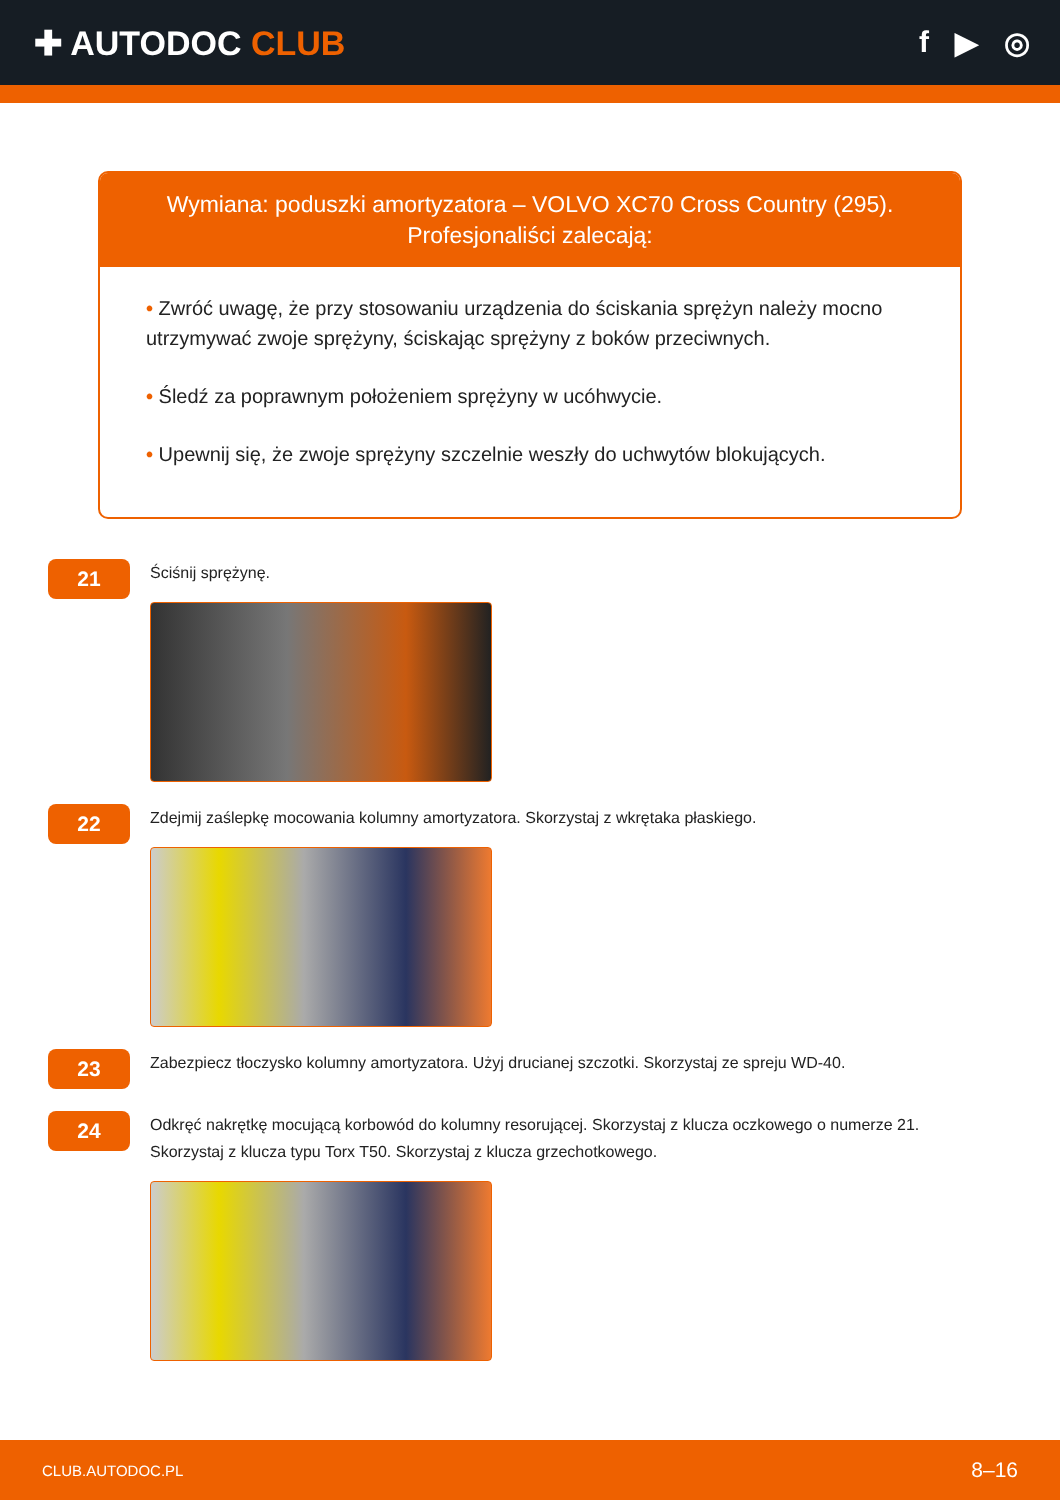✚ AUTODOC CLUB f ▶ ◎
Wymiana: poduszki amortyzatora – VOLVO XC70 Cross Country (295).
Profesjonaliści zalecają:
• Zwróć uwagę, że przy stosowaniu urządzenia do ściskania sprężyn należy mocno utrzymywać zwoje sprężyny, ściskając sprężyny z boków przeciwnych.
• Śledź za poprawnym położeniem sprężyny w ucóhwycie.
• Upewnij się, że zwoje sprężyny szczelnie weszły do uchwytów blokujących.
21
Ściśnij sprężynę.
22
Zdejmij zaślepkę mocowania kolumny amortyzatora. Skorzystaj z wkrętaka płaskiego.
23
Zabezpiecz tłoczysko kolumny amortyzatora. Użyj drucianej szczotki. Skorzystaj ze spreju WD-40.
24
Odkręć nakrętkę mocującą korbowód do kolumny resorującej. Skorzystaj z klucza oczkowego o numerze 21. Skorzystaj z klucza typu Torx T50. Skorzystaj z klucza grzechotkowego.
CLUB.AUTODOC.PL 8–16